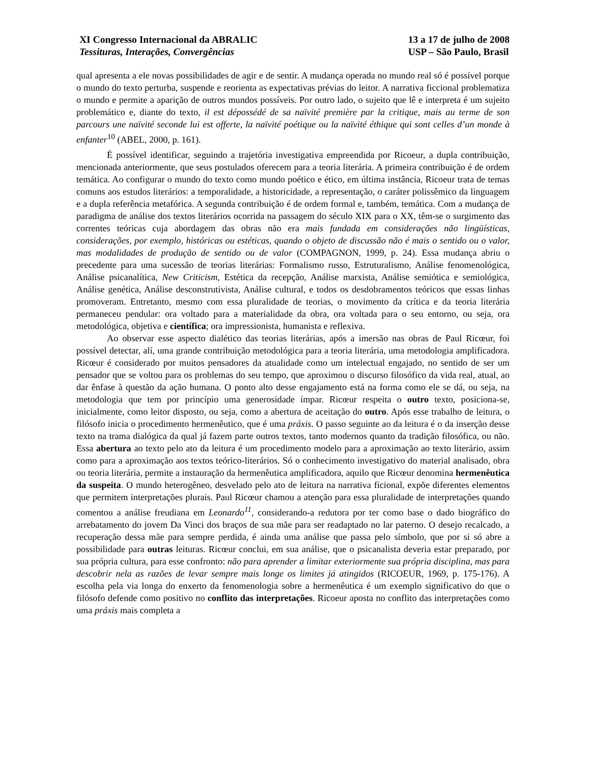XI Congresso Internacional da ABRALIC
Tessituras, Interações, Convergências
13 a 17 de julho de 2008
USP – São Paulo, Brasil
qual apresenta a ele novas possibilidades de agir e de sentir. A mudança operada no mundo real só é possível porque o mundo do texto perturba, suspende e reorienta as expectativas prévias do leitor. A narrativa ficcional problematiza o mundo e permite a aparição de outros mundos possíveis. Por outro lado, o sujeito que lê e interpreta é um sujeito problemático e, diante do texto, il est dépossédé de sa naïvité première par la critique, mais au terme de son parcours une naïvité seconde lui est offerte, la naïvité poétique ou la naïvité éthique qui sont celles d’un monde à enfanter<sup>10</sup> (ABEL, 2000, p. 161).
É possível identificar, seguindo a trajetória investigativa empreendida por Ricoeur, a dupla contribuição, mencionada anteriormente, que seus postulados oferecem para a teoria literária. A primeira contribuição é de ordem temática. Ao configurar o mundo do texto como mundo poético e ético, em última instância, Ricoeur trata de temas comuns aos estudos literários: a temporalidade, a historicidade, a representação, o caráter polissêmico da linguagem e a dupla referência metafórica. A segunda contribuição é de ordem formal e, também, temática. Com a mudança de paradigma de análise dos textos literários ocorrida na passagem do século XIX para o XX, têm-se o surgimento das correntes teóricas cuja abordagem das obras não era mais fundada em considerações não lingüísticas, considerações, por exemplo, históricas ou estéticas, quando o objeto de discussão não é mais o sentido ou o valor, mas modalidades de produção de sentido ou de valor (COMPAGNON, 1999, p. 24). Essa mudança abriu o precedente para uma sucessão de teorias literárias: Formalismo russo, Estruturalismo, Análise fenomenológica, Análise psicanalítica, New Criticism, Estética da recepção, Análise marxista, Análise semiótica e semiológica, Análise genética, Análise desconstrutivista, Análise cultural, e todos os desdobramentos teóricos que essas linhas promoveram. Entretanto, mesmo com essa pluralidade de teorias, o movimento da crítica e da teoria literária permaneceu pendular: ora voltado para a materialidade da obra, ora voltada para o seu entorno, ou seja, ora metodológica, objetiva e científica; ora impressionista, humanista e reflexiva.
Ao observar esse aspecto dialético das teorias literárias, após a imersão nas obras de Paul Ricœur, foi possível detectar, alí, uma grande contribuição metodológica para a teoria literária, uma metodologia amplificadora. Ricœur é considerado por muitos pensadores da atualidade como um intelectual engajado, no sentido de ser um pensador que se voltou para os problemas do seu tempo, que aproximou o discurso filosófico da vida real, atual, ao dar ênfase à questão da ação humana. O ponto alto desse engajamento está na forma como ele se dá, ou seja, na metodologia que tem por princípio uma generosidade ímpar. Ricœur respeita o outro texto, posiciona-se, inicialmente, como leitor disposto, ou seja, como a abertura de aceitação do outro. Após esse trabalho de leitura, o filósofo inicia o procedimento hermenêutico, que é uma práxis. O passo seguinte ao da leitura é o da inserção desse texto na trama dialógica da qual já fazem parte outros textos, tanto modernos quanto da tradição filosófica, ou não. Essa abertura ao texto pelo ato da leitura é um procedimento modelo para a aproximação ao texto literário, assim como para a aproximação aos textos teórico-literários. Só o conhecimento investigativo do material analisado, obra ou teoria literária, permite a instauração da hermenêutica amplificadora, aquilo que Ricœur denomina hermenêutica da suspeita. O mundo heterogêneo, desvelado pelo ato de leitura na narrativa ficional, expõe diferentes elementos que permitem interpretações plurais. Paul Ricœur chamou a atenção para essa pluralidade de interpretações quando comentou a análise freudiana em Leonardo<sup>11</sup>, considerando-a redutora por ter como base o dado biográfico do arrebatamento do jovem Da Vinci dos braços de sua mãe para ser readaptado no lar paterno. O desejo recalcado, a recuperação dessa mãe para sempre perdida, é ainda uma análise que passa pelo símbolo, que por si só abre a possibilidade para outras leituras. Ricœur conclui, em sua análise, que o psicanalista deveria estar preparado, por sua própria cultura, para esse confronto: não para aprender a limitar exteriormente sua própria disciplina, mas para descobrir nela as razões de levar sempre mais longe os limites já atingidos (RICOEUR, 1969, p. 175-176). A escolha pela via longa do enxerto da fenomenologia sobre a hermenêutica é um exemplo significativo do que o filósofo defende como positivo no conflito das interpretações. Ricoeur aposta no conflito das interpretações como uma práxis mais completa a